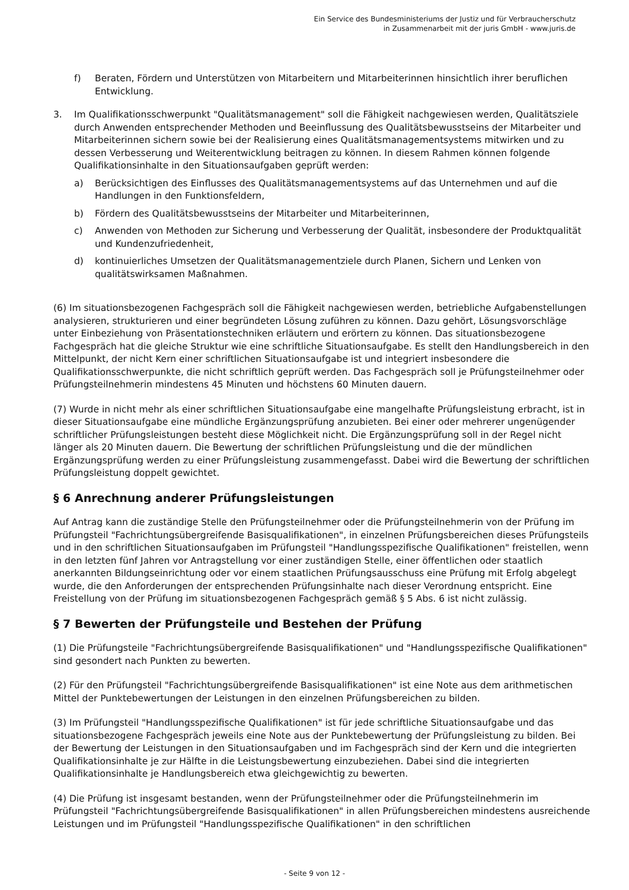Ein Service des Bundesministeriums der Justiz und für Verbraucherschutz
in Zusammenarbeit mit der juris GmbH - www.juris.de
f) Beraten, Fördern und Unterstützen von Mitarbeitern und Mitarbeiterinnen hinsichtlich ihrer beruflichen Entwicklung.
3. Im Qualifikationsschwerpunkt "Qualitätsmanagement" soll die Fähigkeit nachgewiesen werden, Qualitätsziele durch Anwenden entsprechender Methoden und Beeinflussung des Qualitätsbewusstseins der Mitarbeiter und Mitarbeiterinnen sichern sowie bei der Realisierung eines Qualitätsmanagementsystems mitwirken und zu dessen Verbesserung und Weiterentwicklung beitragen zu können. In diesem Rahmen können folgende Qualifikationsinhalte in den Situationsaufgaben geprüft werden:
a) Berücksichtigen des Einflusses des Qualitätsmanagementsystems auf das Unternehmen und auf die Handlungen in den Funktionsfeldern,
b) Fördern des Qualitätsbewusstseins der Mitarbeiter und Mitarbeiterinnen,
c) Anwenden von Methoden zur Sicherung und Verbesserung der Qualität, insbesondere der Produktqualität und Kundenzufriedenheit,
d) kontinuierliches Umsetzen der Qualitätsmanagementziele durch Planen, Sichern und Lenken von qualitätswirksamen Maßnahmen.
(6) Im situationsbezogenen Fachgespräch soll die Fähigkeit nachgewiesen werden, betriebliche Aufgabenstellungen analysieren, strukturieren und einer begründeten Lösung zuführen zu können. Dazu gehört, Lösungsvorschläge unter Einbeziehung von Präsentationstechniken erläutern und erörtern zu können. Das situationsbezogene Fachgespräch hat die gleiche Struktur wie eine schriftliche Situationsaufgabe. Es stellt den Handlungsbereich in den Mittelpunkt, der nicht Kern einer schriftlichen Situationsaufgabe ist und integriert insbesondere die Qualifikationsschwerpunkte, die nicht schriftlich geprüft werden. Das Fachgespräch soll je Prüfungsteilnehmer oder Prüfungsteilnehmerin mindestens 45 Minuten und höchstens 60 Minuten dauern.
(7) Wurde in nicht mehr als einer schriftlichen Situationsaufgabe eine mangelhafte Prüfungsleistung erbracht, ist in dieser Situationsaufgabe eine mündliche Ergänzungsprüfung anzubieten. Bei einer oder mehrerer ungenügender schriftlicher Prüfungsleistungen besteht diese Möglichkeit nicht. Die Ergänzungsprüfung soll in der Regel nicht länger als 20 Minuten dauern. Die Bewertung der schriftlichen Prüfungsleistung und die der mündlichen Ergänzungsprüfung werden zu einer Prüfungsleistung zusammengefasst. Dabei wird die Bewertung der schriftlichen Prüfungsleistung doppelt gewichtet.
§ 6 Anrechnung anderer Prüfungsleistungen
Auf Antrag kann die zuständige Stelle den Prüfungsteilnehmer oder die Prüfungsteilnehmerin von der Prüfung im Prüfungsteil "Fachrichtungsübergreifende Basisqualifikationen", in einzelnen Prüfungsbereichen dieses Prüfungsteils und in den schriftlichen Situationsaufgaben im Prüfungsteil "Handlungsspezifische Qualifikationen" freistellen, wenn in den letzten fünf Jahren vor Antragstellung vor einer zuständigen Stelle, einer öffentlichen oder staatlich anerkannten Bildungseinrichtung oder vor einem staatlichen Prüfungsausschuss eine Prüfung mit Erfolg abgelegt wurde, die den Anforderungen der entsprechenden Prüfungsinhalte nach dieser Verordnung entspricht. Eine Freistellung von der Prüfung im situationsbezogenen Fachgespräch gemäß § 5 Abs. 6 ist nicht zulässig.
§ 7 Bewerten der Prüfungsteile und Bestehen der Prüfung
(1) Die Prüfungsteile "Fachrichtungsübergreifende Basisqualifikationen" und "Handlungsspezifische Qualifikationen" sind gesondert nach Punkten zu bewerten.
(2) Für den Prüfungsteil "Fachrichtungsübergreifende Basisqualifikationen" ist eine Note aus dem arithmetischen Mittel der Punktebewertungen der Leistungen in den einzelnen Prüfungsbereichen zu bilden.
(3) Im Prüfungsteil "Handlungsspezifische Qualifikationen" ist für jede schriftliche Situationsaufgabe und das situationsbezogene Fachgespräch jeweils eine Note aus der Punktebewertung der Prüfungsleistung zu bilden. Bei der Bewertung der Leistungen in den Situationsaufgaben und im Fachgespräch sind der Kern und die integrierten Qualifikationsinhalte je zur Hälfte in die Leistungsbewertung einzubeziehen. Dabei sind die integrierten Qualifikationsinhalte je Handlungsbereich etwa gleichgewichtig zu bewerten.
(4) Die Prüfung ist insgesamt bestanden, wenn der Prüfungsteilnehmer oder die Prüfungsteilnehmerin im Prüfungsteil "Fachrichtungsübergreifende Basisqualifikationen" in allen Prüfungsbereichen mindestens ausreichende Leistungen und im Prüfungsteil "Handlungsspezifische Qualifikationen" in den schriftlichen
- Seite 9 von 12 -